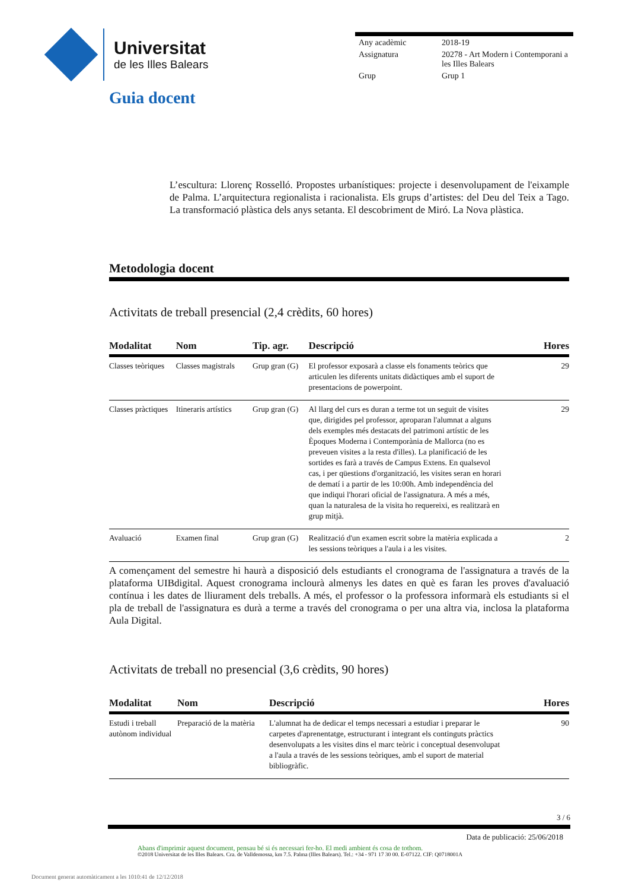Universitat
de les Illes Balears
| Any acadèmic | 2018-19 |
| Assignatura | 20278 - Art Modern i Contemporani a les Illes Balears |
| Grup | Grup 1 |
Guia docent
L’escultura: Llorenç Rosselló. Propostes urbanístiques: projecte i desenvolupament de l'eixample de Palma. L’arquitectura regionalista i racionalista. Els grups d’artistes: del Deu del Teix a Tago. La transformació plàstica dels anys setanta. El descobriment de Miró. La Nova plàstica.
Metodologia docent
Activitats de treball presencial (2,4 crèdits, 60 hores)
| Modalitat | Nom | Tip. agr. | Descripció | Hores |
| --- | --- | --- | --- | --- |
| Classes teòriques | Classes magistrals | Grup gran (G) | El professor exposarà a classe els fonaments teòrics que articulen les diferents unitats didàctiques amb el suport de presentacions de powerpoint. | 29 |
| Classes pràctiques | Itineraris artístics | Grup gran (G) | Al llarg del curs es duran a terme tot un seguit de visites que, dirigides pel professor, aproparan l'alumnat a alguns dels exemples més destacats del patrimoni artístic de les Èpoques Moderna i Contemporània de Mallorca (no es preveuen visites a la resta d'illes). La planificació de les sortides es farà a través de Campus Extens. En qualsevol cas, i per qüestions d'organització, les visites seran en horari de dematí i a partir de les 10:00h. Amb independència del que indiqui l'horari oficial de l'assignatura. A més a més, quan la naturalesa de la visita ho requereixi, es realitzarà en grup mitjà. | 29 |
| Avaluació | Examen final | Grup gran (G) | Realització d'un examen escrit sobre la matèria explicada a les sessions teòriques a l'aula i a les visites. | 2 |
A començament del semestre hi haurà a disposició dels estudiants el cronograma de l'assignatura a través de la plataforma UIBdigital. Aquest cronograma inclourà almenys les dates en què es faran les proves d'avaluació contínua i les dates de lliurament dels treballs. A més, el professor o la professora informarà els estudiants si el pla de treball de l'assignatura es durà a terme a través del cronograma o per una altra via, inclosa la plataforma Aula Digital.
Activitats de treball no presencial (3,6 crèdits, 90 hores)
| Modalitat | Nom | Descripció | Hores |
| --- | --- | --- | --- |
| Estudi i treball autònom individual | Preparació de la matèria | L'alumnat ha de dedicar el temps necessari a estudiar i preparar le carpetes d'aprenentatge, estructurant i integrant els continguts pràctics desenvolupats a les visites dins el marc teòric i conceptual desenvolupat a l'aula a través de les sessions teòriques, amb el suport de material bibliogràfic. | 90 |
3 / 6
Data de publicació: 25/06/2018
Abans d'imprimir aquest document, pensau bé si és necessari fer-ho. El medi ambient és cosa de tothom.
©2018 Universitat de les Illes Balears. Cra. de Valldemossa, km 7.5. Palma (Illes Balears). Tel.: +34 - 971 17 30 00. E-07122. CIF: Q0718001A
Document generat automàticament a les 1010:41 de 12/12/2018